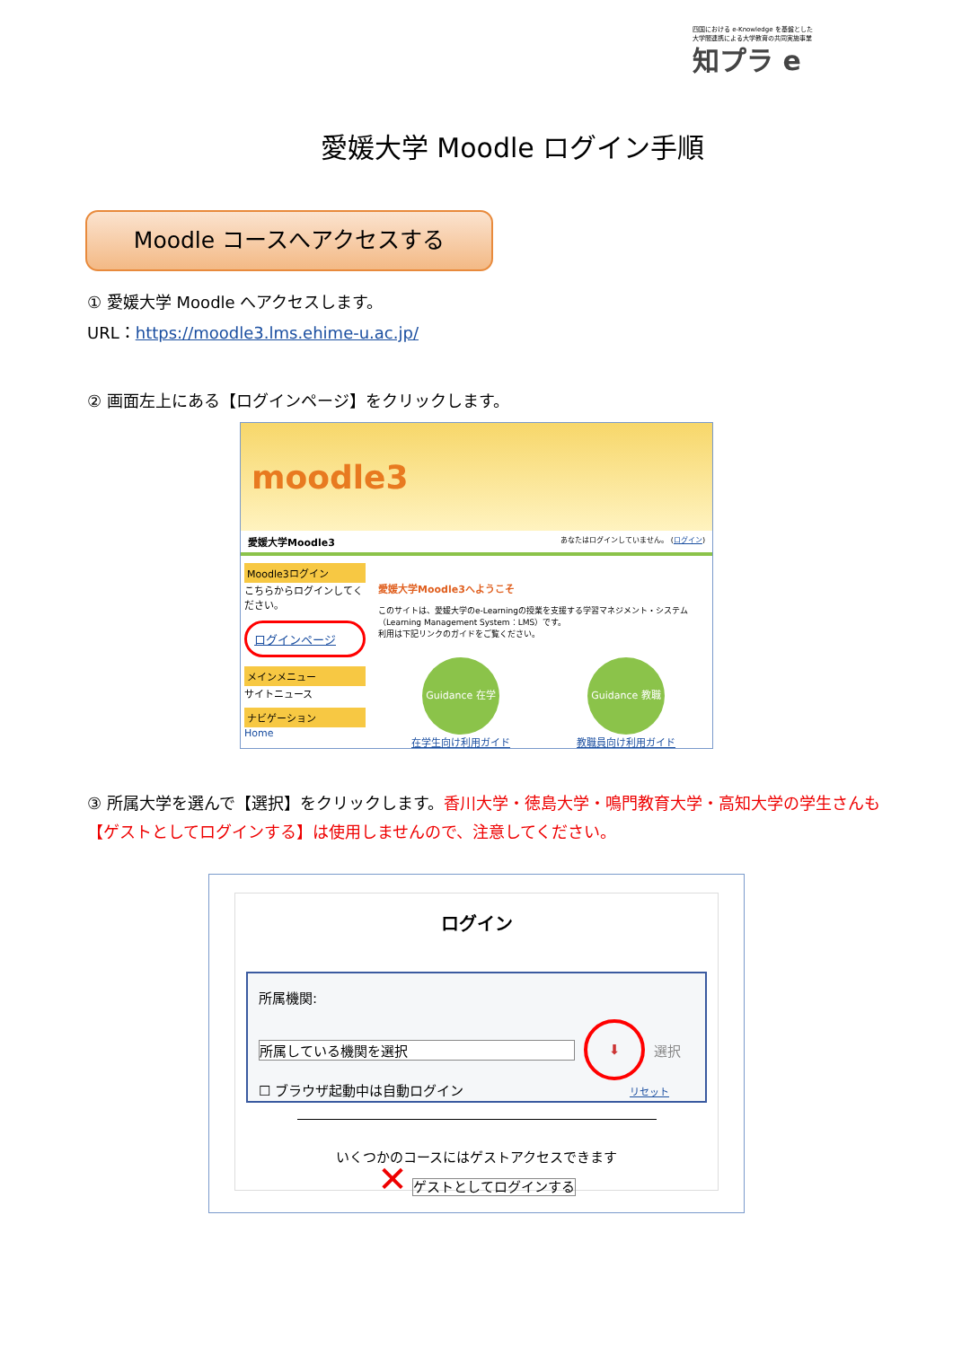四国における e-Knowledge を基盤とした
大学間連携による大学教育の共同実施事業
知プラ e
愛媛大学 Moodle ログイン手順
Moodle コースへアクセスする
① 愛媛大学 Moodle へアクセスします。
URL：https://moodle3.lms.ehime-u.ac.jp/
② 画面左上にある【ログインページ】をクリックします。
moodle3
愛媛大学Moodle3 あなたはログインしていません。 (ログイン)
Moodle3ログイン
こちらからログインしてください。
ログインページ
メインメニュー
サイトニュース
ナビゲーション
Home
愛媛大学Moodle3へようこそ
このサイトは、愛媛大学のe-Learningの授業を支援する学習マネジメント・システム（Learning Management System：LMS）です。
利用は下記リンクのガイドをご覧ください。
Guidance 在学生
在学生向け利用ガイド
Guidance 教職員
教職員向け利用ガイド
③ 所属大学を選んで【選択】をクリックします。香川大学・徳島大学・鳴門教育大学・高知大学の学生さんも【ゲストとしてログインする】は使用しませんので、注意してください。
ログイン
所属機関:
所属している機関を選択 ⬇ 選択
☐ ブラウザ起動中は自動ログイン リセット
いくつかのコースにはゲストアクセスできます
✕ ゲストとしてログインする